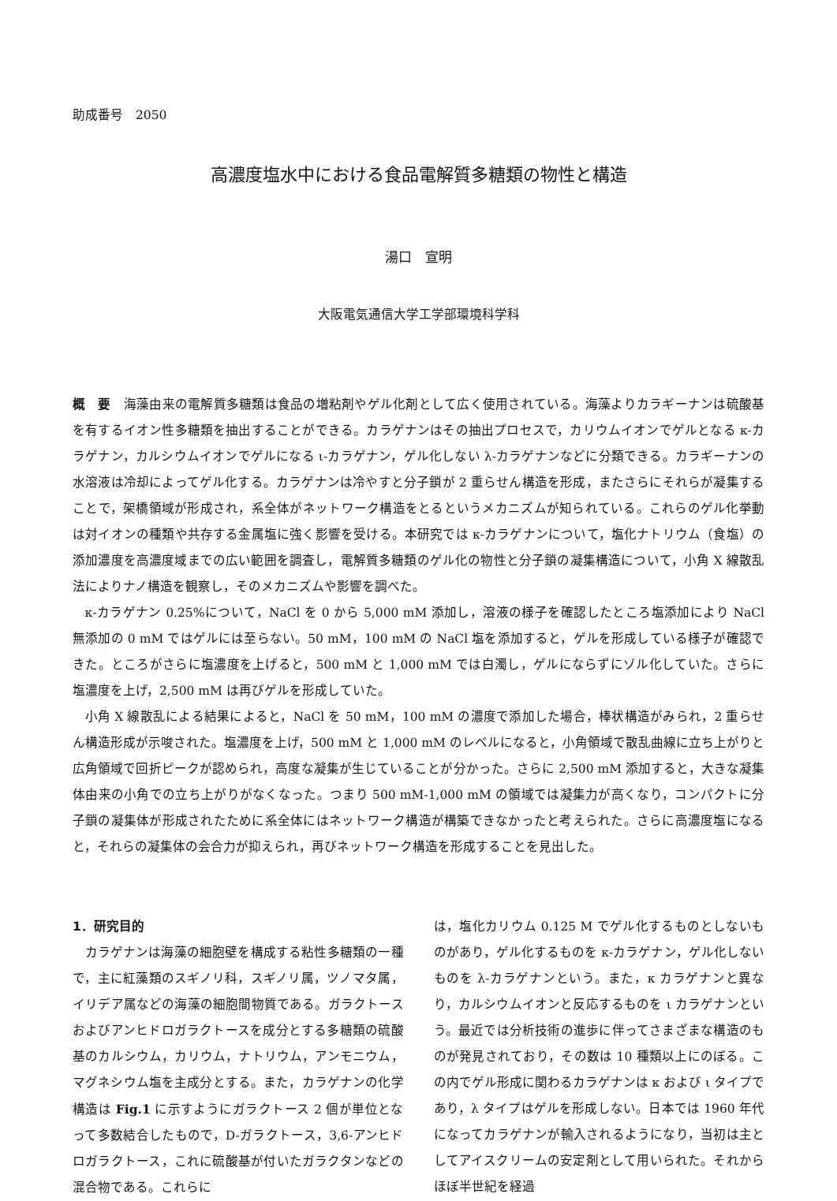助成番号　2050
高濃度塩水中における食品電解質多糖類の物性と構造
湯口　宣明
大阪電気通信大学工学部環境科学科
概　要　海藻由来の電解質多糖類は食品の増粘剤やゲル化剤として広く使用されている。海藻よりカラギーナンは硫酸基を有するイオン性多糖類を抽出することができる。カラゲナンはその抽出プロセスで，カリウムイオンでゲルとなる κ-カラゲナン，カルシウムイオンでゲルになる ι-カラゲナン，ゲル化しない λ-カラゲナンなどに分類できる。カラギーナンの水溶液は冷却によってゲル化する。カラゲナンは冷やすと分子鎖が 2 重らせん構造を形成，またさらにそれらが凝集することで，架橋領域が形成され，系全体がネットワーク構造をとるというメカニズムが知られている。これらのゲル化挙動は対イオンの種類や共存する金属塩に強く影響を受ける。本研究では κ-カラゲナンについて，塩化ナトリウム（食塩）の添加濃度を高濃度域までの広い範囲を調査し，電解質多糖類のゲル化の物性と分子鎖の凝集構造について，小角 X 線散乱法によりナノ構造を観察し，そのメカニズムや影響を調べた。
κ-カラゲナン 0.25%について，NaCl を 0 から 5,000 mM 添加し，溶液の様子を確認したところ塩添加により NaCl 無添加の 0 mM ではゲルには至らない。50 mM，100 mM の NaCl 塩を添加すると，ゲルを形成している様子が確認できた。ところがさらに塩濃度を上げると，500 mM と 1,000 mM では白濁し，ゲルにならずにゾル化していた。さらに塩濃度を上げ，2,500 mM は再びゲルを形成していた。
小角 X 線散乱による結果によると，NaCl を 50 mM，100 mM の濃度で添加した場合，棒状構造がみられ，2 重らせん構造形成が示唆された。塩濃度を上げ，500 mM と 1,000 mM のレベルになると，小角領域で散乱曲線に立ち上がりと広角領域で回折ピークが認められ，高度な凝集が生じていることが分かった。さらに 2,500 mM 添加すると，大きな凝集体由来の小角での立ち上がりがなくなった。つまり 500 mM-1,000 mM の領域では凝集力が高くなり，コンパクトに分子鎖の凝集体が形成されたために系全体にはネットワーク構造が構築できなかったと考えられた。さらに高濃度塩になると，それらの凝集体の会合力が抑えられ，再びネットワーク構造を形成することを見出した。
1．研究目的
カラゲナンは海藻の細胞壁を構成する粘性多糖類の一種で，主に紅藻類のスギノリ科，スギノリ属，ツノマタ属，イリデア属などの海藻の細胞間物質である。ガラクトースおよびアンヒドロガラクトースを成分とする多糖類の硫酸基のカルシウム，カリウム，ナトリウム，アンモニウム，マグネシウム塩を主成分とする。また，カラゲナンの化学構造は Fig.1 に示すようにガラクトース 2 個が単位となって多数結合したもので，D-ガラクトース，3,6-アンヒドロガラクトース，これに硫酸基が付いたガラクタンなどの混合物である。これらに
は，塩化カリウム 0.125 M でゲル化するものとしないものがあり，ゲル化するものを κ-カラゲナン，ゲル化しないものを λ-カラゲナンという。また，κ カラゲナンと異なり，カルシウムイオンと反応するものを ι カラゲナンという。最近では分析技術の進歩に伴ってさまざまな構造のものが発見されており，その数は 10 種類以上にのぼる。この内でゲル形成に関わるカラゲナンは κ および ι タイプであり，λ タイプはゲルを形成しない。日本では 1960 年代になってカラゲナンが輸入されるようになり，当初は主としてアイスクリームの安定剤として用いられた。それからほぼ半世紀を経過